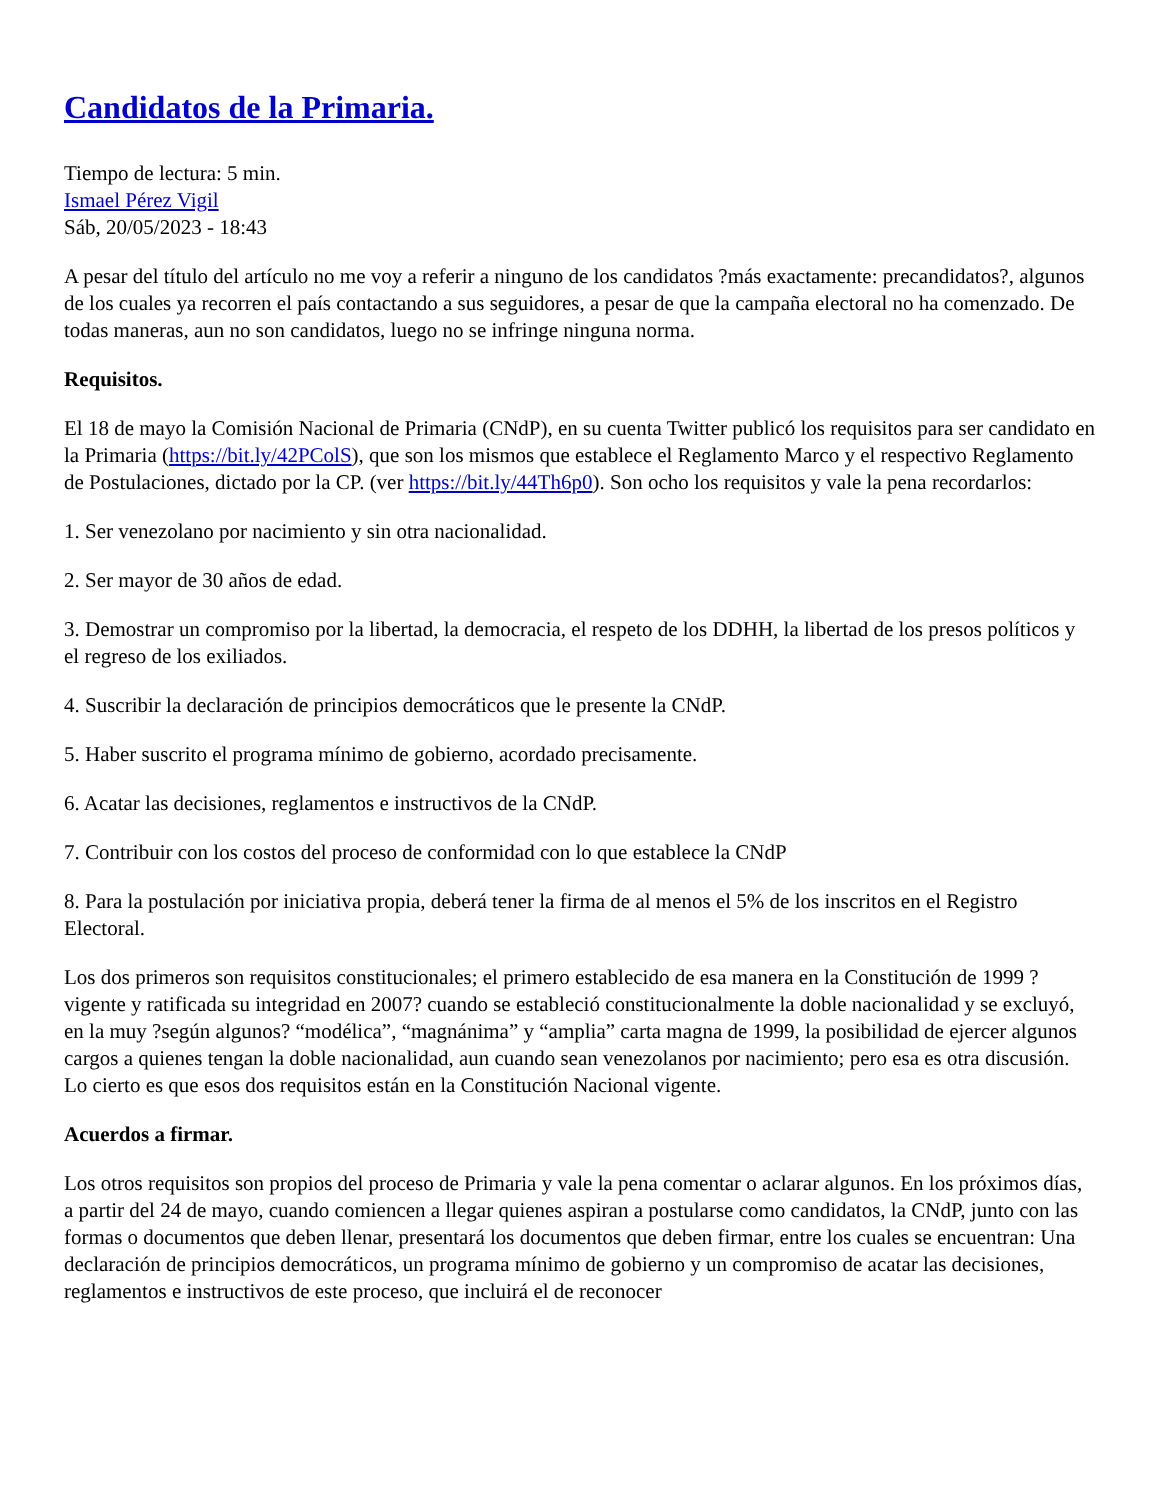Candidatos de la Primaria.
Tiempo de lectura: 5 min.
Ismael Pérez Vigil
Sáb, 20/05/2023 - 18:43
A pesar del título del artículo no me voy a referir a ninguno de los candidatos ?más exactamente: precandidatos?, algunos de los cuales ya recorren el país contactando a sus seguidores, a pesar de que la campaña electoral no ha comenzado. De todas maneras, aun no son candidatos, luego no se infringe ninguna norma.
Requisitos.
El 18 de mayo la Comisión Nacional de Primaria (CNdP), en su cuenta Twitter publicó los requisitos para ser candidato en la Primaria (https://bit.ly/42PColS), que son los mismos que establece el Reglamento Marco y el respectivo Reglamento de Postulaciones, dictado por la CP. (ver https://bit.ly/44Th6p0). Son ocho los requisitos y vale la pena recordarlos:
1. Ser venezolano por nacimiento y sin otra nacionalidad.
2. Ser mayor de 30 años de edad.
3. Demostrar un compromiso por la libertad, la democracia, el respeto de los DDHH, la libertad de los presos políticos y el regreso de los exiliados.
4. Suscribir la declaración de principios democráticos que le presente la CNdP.
5. Haber suscrito el programa mínimo de gobierno, acordado precisamente.
6. Acatar las decisiones, reglamentos e instructivos de la CNdP.
7. Contribuir con los costos del proceso de conformidad con lo que establece la CNdP
8. Para la postulación por iniciativa propia, deberá tener la firma de al menos el 5% de los inscritos en el Registro Electoral.
Los dos primeros son requisitos constitucionales; el primero establecido de esa manera en la Constitución de 1999 ?vigente y ratificada su integridad en 2007? cuando se estableció constitucionalmente la doble nacionalidad y se excluyó, en la muy ?según algunos? “modélica”, “magnánima” y “amplia” carta magna de 1999, la posibilidad de ejercer algunos cargos a quienes tengan la doble nacionalidad, aun cuando sean venezolanos por nacimiento; pero esa es otra discusión. Lo cierto es que esos dos requisitos están en la Constitución Nacional vigente.
Acuerdos a firmar.
Los otros requisitos son propios del proceso de Primaria y vale la pena comentar o aclarar algunos. En los próximos días, a partir del 24 de mayo, cuando comiencen a llegar quienes aspiran a postularse como candidatos, la CNdP, junto con las formas o documentos que deben llenar, presentará los documentos que deben firmar, entre los cuales se encuentran: Una declaración de principios democráticos, un programa mínimo de gobierno y un compromiso de acatar las decisiones, reglamentos e instructivos de este proceso, que incluirá el de reconocer